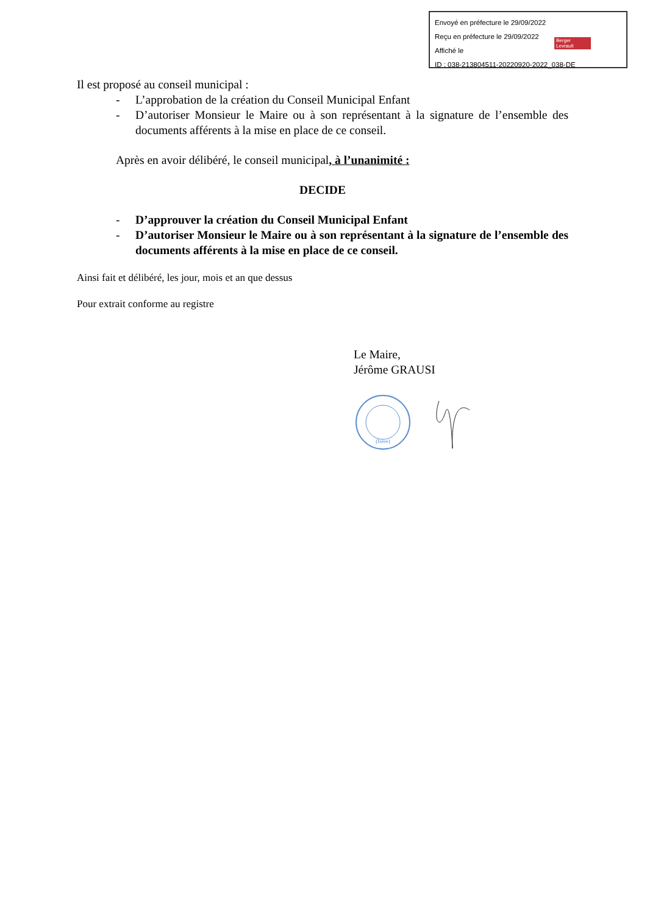Envoyé en préfecture le 29/09/2022
Reçu en préfecture le 29/09/2022
Affiché le
ID : 038-213804511-20220920-2022_038-DE
Berger
Levrault
Il est proposé au conseil municipal :
- L’approbation de la création du Conseil Municipal Enfant
- D’autoriser Monsieur le Maire ou à son représentant à la signature de l’ensemble des documents afférents à la mise en place de ce conseil.
Après en avoir délibéré, le conseil municipal, à l’unanimité :
DECIDE
- D’approuver la création du Conseil Municipal Enfant
- D’autoriser Monsieur le Maire ou à son représentant à la signature de l’ensemble des documents afférents à la mise en place de ce conseil.
Ainsi fait et délibéré, les jour, mois et an que dessus
Pour extrait conforme au registre
Le Maire,
Jérôme GRAUSI
(Isère)